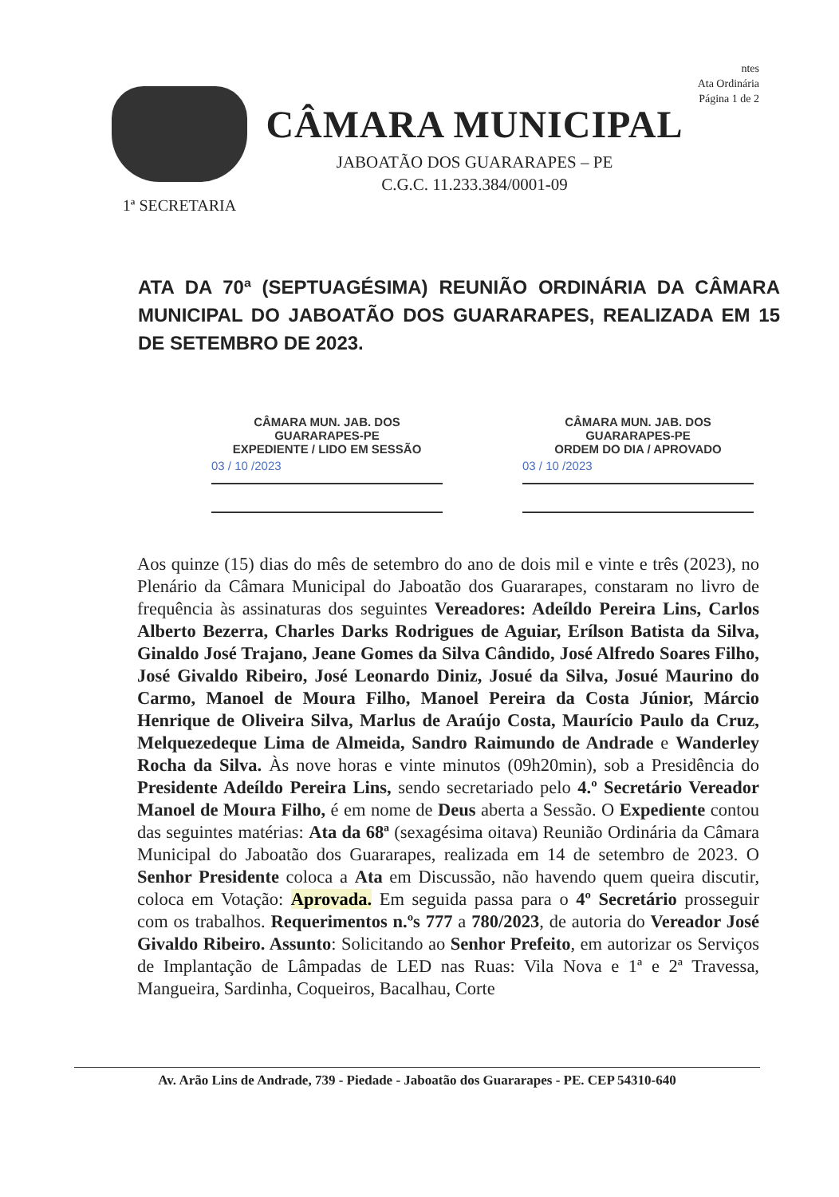ntes
Ata Ordinária
Página 1 de 2
1ª SECRETARIA
CÂMARA MUNICIPAL
JABOATÃO DOS GUARARAPES – PE
C.G.C. 11.233.384/0001-09
ATA DA 70ª (SEPTUAGÉSIMA) REUNIÃO ORDINÁRIA DA CÂMARA MUNICIPAL DO JABOATÃO DOS GUARARAPES, REALIZADA EM 15 DE SETEMBRO DE 2023.
CÂMARA MUN. JAB. DOS GUARARAPES-PE
EXPEDIENTE / LIDO EM SESSÃO
03 / 10 /2023
CÂMARA MUN. JAB. DOS GUARARAPES-PE
ORDEM DO DIA / APROVADO
03 / 10 /2023
Aos quinze (15) dias do mês de setembro do ano de dois mil e vinte e três (2023), no Plenário da Câmara Municipal do Jaboatão dos Guararapes, constaram no livro de frequência às assinaturas dos seguintes Vereadores: Adeíldo Pereira Lins, Carlos Alberto Bezerra, Charles Darks Rodrigues de Aguiar, Erílson Batista da Silva, Ginaldo José Trajano, Jeane Gomes da Silva Cândido, José Alfredo Soares Filho, José Givaldo Ribeiro, José Leonardo Diniz, Josué da Silva, Josué Maurino do Carmo, Manoel de Moura Filho, Manoel Pereira da Costa Júnior, Márcio Henrique de Oliveira Silva, Marlus de Araújo Costa, Maurício Paulo da Cruz, Melquezedeque Lima de Almeida, Sandro Raimundo de Andrade e Wanderley Rocha da Silva. Às nove horas e vinte minutos (09h20min), sob a Presidência do Presidente Adeíldo Pereira Lins, sendo secretariado pelo 4.º Secretário Vereador Manoel de Moura Filho, é em nome de Deus aberta a Sessão. O Expediente contou das seguintes matérias: Ata da 68ª (sexagésima oitava) Reunião Ordinária da Câmara Municipal do Jaboatão dos Guararapes, realizada em 14 de setembro de 2023. O Senhor Presidente coloca a Ata em Discussão, não havendo quem queira discutir, coloca em Votação: Aprovada. Em seguida passa para o 4º Secretário prosseguir com os trabalhos. Requerimentos n.ºs 777 a 780/2023, de autoria do Vereador José Givaldo Ribeiro. Assunto: Solicitando ao Senhor Prefeito, em autorizar os Serviços de Implantação de Lâmpadas de LED nas Ruas: Vila Nova e 1ª e 2ª Travessa, Mangueira, Sardinha, Coqueiros, Bacalhau, Corte
Av. Arão Lins de Andrade, 739 - Piedade - Jaboatão dos Guararapes - PE. CEP 54310-640